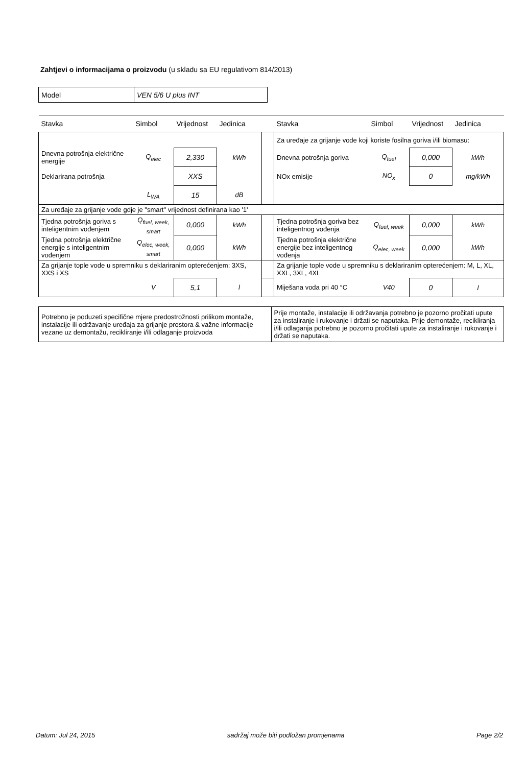Zahtjevi o informacijama o proizvodu (u skladu sa EU regulativom 814/2013)
| Model | VEN 5/6 U plus INT |
| Stavka | Simbol | Vrijednost | Jedinica | | Stavka | Simbol | Vrijednost | Jedinica |
| --- | --- | --- | --- | --- | --- | --- | --- | --- |
| | | | | | Za uređaje za grijanje vode koji koriste fosilna goriva i/ili biomasu: | | | |
| Dnevna potrošnja električne energije | Q<sub>elec</sub> | 2,330 | kWh | | Dnevna potrošnja goriva | Q<sub>fuel</sub> | 0,000 | kWh |
| Deklarirana potrošnja | | XXS | | | NOx emisije | NO<sub>x</sub> | 0 | mg/kWh |
| | L<sub>WA</sub> | 15 | dB | | | | | |
| Za uređaje za grijanje vode gdje je "smart" vrijednost definirana kao '1' | | | | | | | | |
| Tjedna potrošnja goriva s inteligentnim vođenjem | Q<sub>fuel, week, smart</sub> | 0,000 | kWh | | Tjedna potrošnja goriva bez inteligentnog vođenja | Q<sub>fuel, week</sub> | 0,000 | kWh |
| Tjedna potrošnja električne energije s inteligentnim vođenjem | Q<sub>elec, week, smart</sub> | 0,000 | kWh | | Tjedna potrošnja električne energije bez inteligentnog vođenja | Q<sub>elec, week</sub> | 0,000 | kWh |
| Za grijanje tople vode u spremniku s deklariranim opterećenjem: 3XS, XXS i XS | | | | | Za grijanje tople vode u spremniku s deklariranim opterećenjem: M, L, XL, XXL, 3XL, 4XL | | | |
| | V | 5,1 | l | | Miješana voda pri 40 °C | V40 | 0 | l |
| Potrebno je poduzeti specifične mjere predostrožnosti prilikom montaže, instalacije ili održavanje uređaja za grijanje prostora & važne informacije vezane uz demontažu, recikliranje i/ili odlaganje proizvoda | Prije montaže, instalacije ili održavanja potrebno je pozorno pročitati upute za instaliranje i rukovanje i držati se naputaka. Prije demontaže, recikliranja i/ili odlaganja potrebno je pozorno pročitati upute za instaliranje i rukovanje i držati se naputaka. |
Datum: Jul 24, 2015 sadržaj može biti podložan promjenama Page 2/2